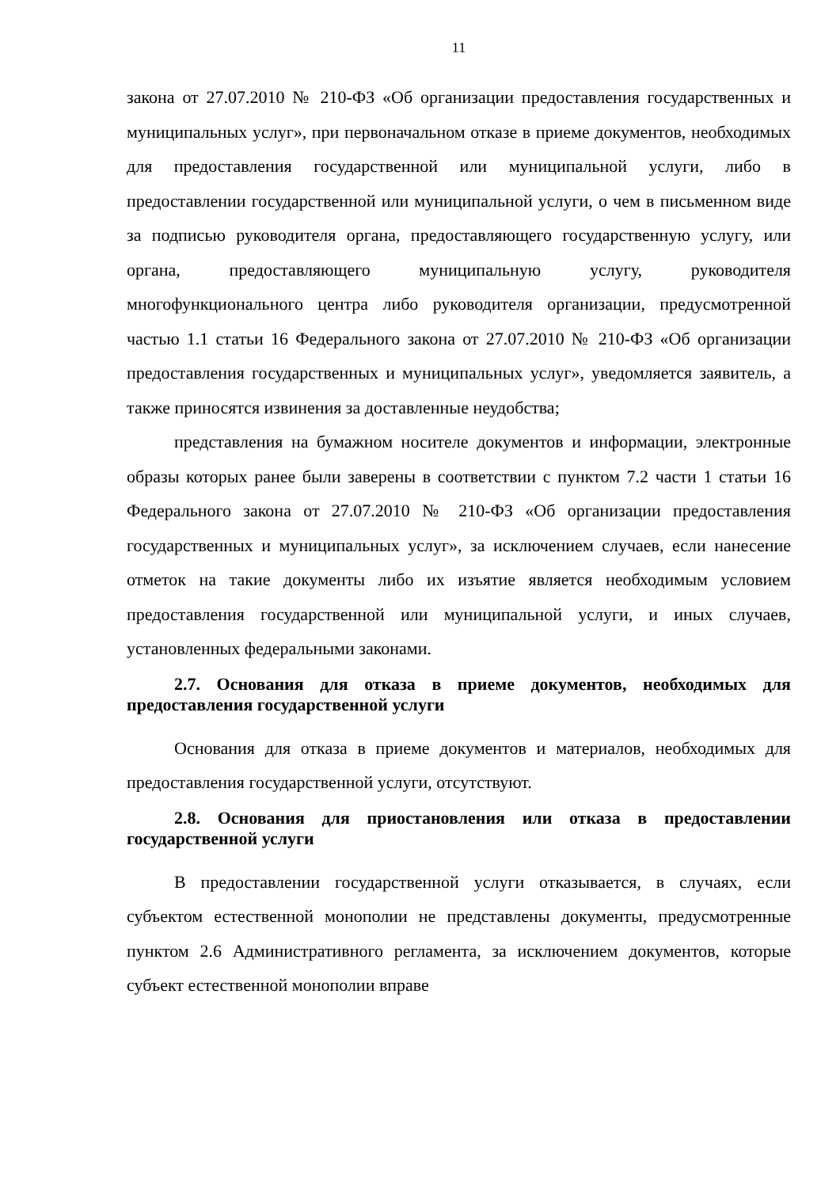11
закона от 27.07.2010 № 210-ФЗ «Об организации предоставления государственных и муниципальных услуг», при первоначальном отказе в приеме документов, необходимых для предоставления государственной или муниципальной услуги, либо в предоставлении государственной или муниципальной услуги, о чем в письменном виде за подписью руководителя органа, предоставляющего государственную услугу, или органа, предоставляющего муниципальную услугу, руководителя многофункционального центра либо руководителя организации, предусмотренной частью 1.1 статьи 16 Федерального закона от 27.07.2010 № 210-ФЗ «Об организации предоставления государственных и муниципальных услуг», уведомляется заявитель, а также приносятся извинения за доставленные неудобства;
представления на бумажном носителе документов и информации, электронные образы которых ранее были заверены в соответствии с пунктом 7.2 части 1 статьи 16 Федерального закона от 27.07.2010 № 210-ФЗ «Об организации предоставления государственных и муниципальных услуг», за исключением случаев, если нанесение отметок на такие документы либо их изъятие является необходимым условием предоставления государственной или муниципальной услуги, и иных случаев, установленных федеральными законами.
2.7. Основания для отказа в приеме документов, необходимых для предоставления государственной услуги
Основания для отказа в приеме документов и материалов, необходимых для предоставления государственной услуги, отсутствуют.
2.8. Основания для приостановления или отказа в предоставлении государственной услуги
В предоставлении государственной услуги отказывается, в случаях, если субъектом естественной монополии не представлены документы, предусмотренные пунктом 2.6 Административного регламента, за исключением документов, которые субъект естественной монополии вправе